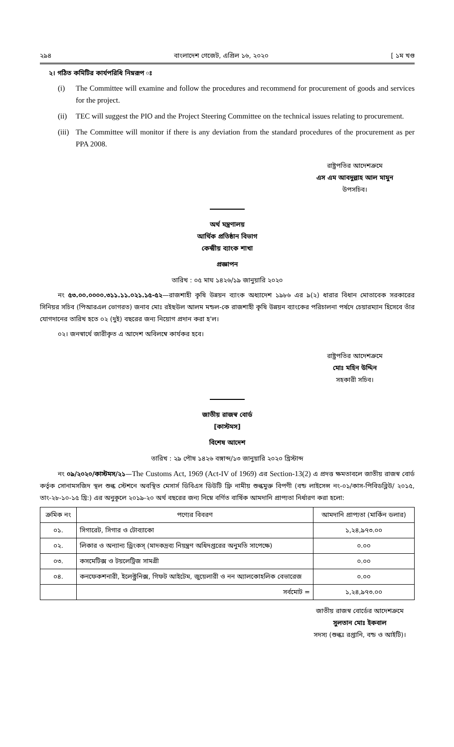২৯৪ বাংলাদেশ গেজেট, এপ্রিল ১৬, ২০২০ [ ১ম খণ্ড
২। গঠিত কমিটির কার্যপরিধি নিম্নরূপ ঃ
(i) The Committee will examine and follow the procedures and recommend for procurement of goods and services for the project.
(ii) TEC will suggest the PIO and the Project Steering Committee on the technical issues relating to procurement.
(iii) The Committee will monitor if there is any deviation from the standard procedures of the procurement as per PPA 2008.
রাষ্ট্রপতির আদেশক্রমে
এস এম আবদুল্লাহ আল মামুন
উপসচিব।
অর্থ মন্ত্রণালয়
আর্থিক প্রতিষ্ঠান বিভাগ
কেন্দ্রীয় ব্যাংক শাখা
প্রজ্ঞাপন
তারিখ : ০৫ মাঘ ১৪২৬/১৯ জানুয়ারি ২০২০
নং ৫৩.০০.০০০০.৩১১.১১.০২১.১৫-৫২—রাজশাহী কৃষি উন্নয়ন ব্যাংক অধ্যাদেশ ১৯৮৬ এর ৯(২) ধারার বিধান মোতাবেক সরকারের সিনিয়র সচিব (পিআরএল ভোগরত) জনাব মোঃ রইছউল আলম মন্ডল-কে রাজশাহী কৃষি উন্নয়ন ব্যাংকের পরিচালনা পর্ষদে চেয়ারম্যান হিসেবে তাঁর যোগদানের তারিখ হতে ০২ (দুই) বছরের জন্য নিয়োগ প্রদান করা হ'ল।
০২। জনস্বার্থে জারীকৃত এ আদেশ অবিলম্বে কার্যকর হবে।
রাষ্ট্রপতির আদেশক্রমে
মোঃ মহিন উদ্দিন
সহকারী সচিব।
জাতীয় রাজস্ব বোর্ড
[কাস্টমস]
বিশেষ আদেশ
তারিখ : ২৯ পৌষ ১৪২৬ বঙ্গাব্দ/১৩ জানুয়ারি ২০২০ খ্রিস্টাব্দ
নং ০৯/২০২০/কাস্টমস/২১—The Customs Act, 1969 (Act-IV of 1969) এর Section-13(2) এ প্রদত্ত ক্ষমতাবলে জাতীয় রাজস্ব বোর্ড কর্তৃক সোনামসজিদ স্থল শুল্ক স্টেশনে অবস্থিত মেসার্স ডিবিএস ডিউটি ফ্রি নামীয় শুল্কমুক্ত বিপণী (বন্ড লাইসেন্স নং-০১/কাস-পিবিডব্লিউ/ ২০১৫, তাং-২৮-১০-১৫ খ্রি:) এর অনুকূলে ২০১৯-২০ অর্থ বছরের জন্য নিম্নে বর্ণিত বার্ষিক আমদানি প্রাপ্যতা নির্ধারণ করা হলো:
| ক্রমিক নং | পণ্যের বিবরণ | আমদানি প্রাপ্যতা (মার্কিন ডলার) |
| --- | --- | --- |
| ০১. | সিগারেট, সিগার ও টোব্যাকো | ১,২৪,৯৭৩.০০ |
| ০২. | লিকার ও অন্যান্য ড্রিংকস্ (মাদকদ্রব্য নিয়ন্ত্রণ অধিদপ্তরের অনুমতি সাপেক্ষে) | ০.০০ |
| ০৩. | কসমেটিক্স ও টয়লেট্রিজ সামগ্রী | ০.০০ |
| ০৪. | কনফেকশনারী, ইলেক্ট্রনিক্স, গিফট আইটেম, জুয়েলারী ও নন অ্যালকোহলিক বেভারেজ | ০.০০ |
| | সর্বমোট = | ১,২৪,৯৭৩.০০ |
জাতীয় রাজস্ব বোর্ডের আদেশক্রমে
সুলতান মোঃ ইকবাল
সদস্য (শুল্কঃ রপ্তানি, বন্ড ও আইটি)।